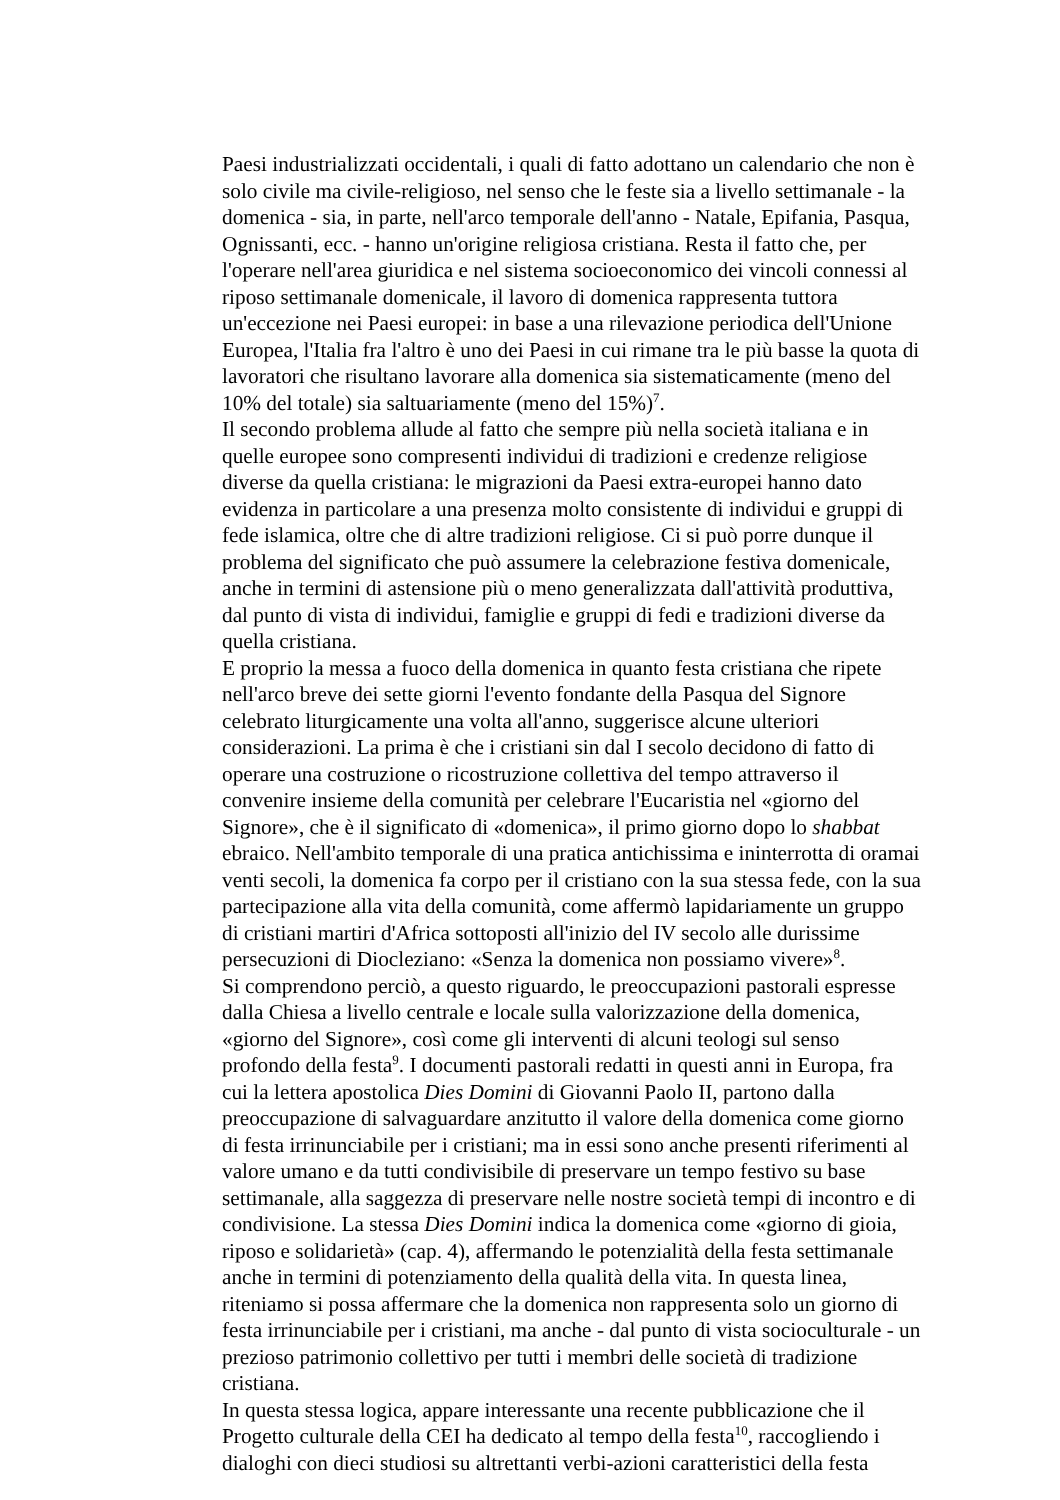Paesi industrializzati occidentali, i quali di fatto adottano un calendario che non è solo civile ma civile-religioso, nel senso che le feste sia a livello settimanale - la domenica - sia, in parte, nell'arco temporale dell'anno - Natale, Epifania, Pasqua, Ognissanti, ecc. - hanno un'origine religiosa cristiana. Resta il fatto che, per l'operare nell'area giuridica e nel sistema socioeconomico dei vincoli connessi al riposo settimanale domenicale, il lavoro di domenica rappresenta tuttora un'eccezione nei Paesi europei: in base a una rilevazione periodica dell'Unione Europea, l'Italia fra l'altro è uno dei Paesi in cui rimane tra le più basse la quota di lavoratori che risultano lavorare alla domenica sia sistematicamente (meno del 10% del totale) sia saltuariamente (meno del 15%)<sup>7</sup>.
Il secondo problema allude al fatto che sempre più nella società italiana e in quelle europee sono compresenti individui di tradizioni e credenze religiose diverse da quella cristiana: le migrazioni da Paesi extra-europei hanno dato evidenza in particolare a una presenza molto consistente di individui e gruppi di fede islamica, oltre che di altre tradizioni religiose. Ci si può porre dunque il problema del significato che può assumere la celebrazione festiva domenicale, anche in termini di astensione più o meno generalizzata dall'attività produttiva, dal punto di vista di individui, famiglie e gruppi di fedi e tradizioni diverse da quella cristiana.
E proprio la messa a fuoco della domenica in quanto festa cristiana che ripete nell'arco breve dei sette giorni l'evento fondante della Pasqua del Signore celebrato liturgicamente una volta all'anno, suggerisce alcune ulteriori considerazioni. La prima è che i cristiani sin dal I secolo decidono di fatto di operare una costruzione o ricostruzione collettiva del tempo attraverso il convenire insieme della comunità per celebrare l'Eucaristia nel «giorno del Signore», che è il significato di «domenica», il primo giorno dopo lo shabbat ebraico. Nell'ambito temporale di una pratica antichissima e ininterrotta di oramai venti secoli, la domenica fa corpo per il cristiano con la sua stessa fede, con la sua partecipazione alla vita della comunità, come affermò lapidariamente un gruppo di cristiani martiri d'Africa sottoposti all'inizio del IV secolo alle durissime persecuzioni di Diocleziano: «Senza la domenica non possiamo vivere»<sup>8</sup>.
Si comprendono perciò, a questo riguardo, le preoccupazioni pastorali espresse dalla Chiesa a livello centrale e locale sulla valorizzazione della domenica, «giorno del Signore», così come gli interventi di alcuni teologi sul senso profondo della festa<sup>9</sup>. I documenti pastorali redatti in questi anni in Europa, fra cui la lettera apostolica Dies Domini di Giovanni Paolo II, partono dalla preoccupazione di salvaguardare anzitutto il valore della domenica come giorno di festa irrinunciabile per i cristiani; ma in essi sono anche presenti riferimenti al valore umano e da tutti condivisibile di preservare un tempo festivo su base settimanale, alla saggezza di preservare nelle nostre società tempi di incontro e di condivisione. La stessa Dies Domini indica la domenica come «giorno di gioia, riposo e solidarietà» (cap. 4), affermando le potenzialità della festa settimanale anche in termini di potenziamento della qualità della vita. In questa linea, riteniamo si possa affermare che la domenica non rappresenta solo un giorno di festa irrinunciabile per i cristiani, ma anche - dal punto di vista socioculturale - un prezioso patrimonio collettivo per tutti i membri delle società di tradizione cristiana.
In questa stessa logica, appare interessante una recente pubblicazione che il Progetto culturale della CEI ha dedicato al tempo della festa<sup>10</sup>, raccogliendo i dialoghi con dieci studiosi su altrettanti verbi-azioni caratteristici della festa